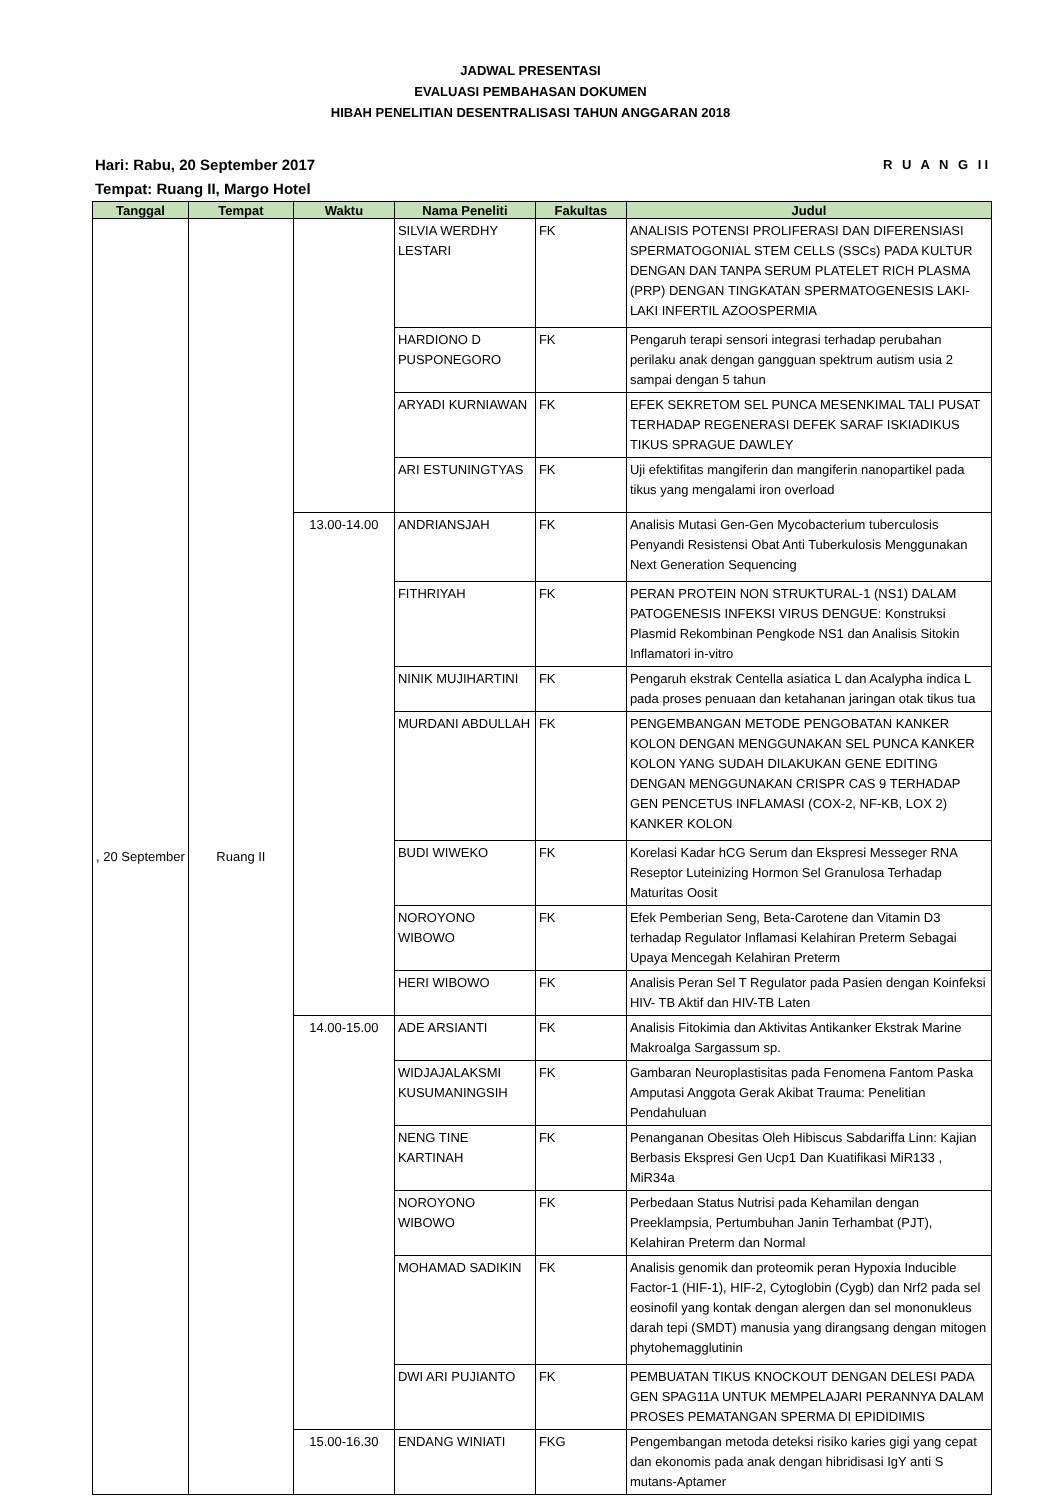JADWAL PRESENTASI
EVALUASI PEMBAHASAN DOKUMEN
HIBAH PENELITIAN DESENTRALISASI TAHUN ANGGARAN 2018
R U A N G II Hari: Rabu, 20 September 2017
Tempat: Ruang II, Margo Hotel
| Tanggal | Tempat | Waktu | Nama Peneliti | Fakultas | Judul |
| --- | --- | --- | --- | --- | --- |
| , 20 September | Ruang II | | SILVIA WERDHY LESTARI | FK | ANALISIS POTENSI PROLIFERASI DAN DIFERENSIASI SPERMATOGONIAL STEM CELLS (SSCs) PADA KULTUR DENGAN DAN TANPA SERUM PLATELET RICH PLASMA (PRP) DENGAN TINGKATAN SPERMATOGENESIS LAKI-LAKI INFERTIL AZOOSPERMIA |
| | | | HARDIONO D PUSPONEGORO | FK | Pengaruh terapi sensori integrasi terhadap perubahan perilaku anak dengan gangguan spektrum autism usia 2 sampai dengan 5 tahun |
| | | | ARYADI KURNIAWAN | FK | EFEK SEKRETOM SEL PUNCA MESENKIMAL TALI PUSAT TERHADAP REGENERASI DEFEK SARAF ISKIADIKUS TIKUS SPRAGUE DAWLEY |
| | | | ARI ESTUNINGTYAS | FK | Uji efektifitas mangiferin dan mangiferin nanopartikel pada tikus yang mengalami iron overload |
| | | 13.00-14.00 | ANDRIANSJAH | FK | Analisis Mutasi Gen-Gen Mycobacterium tuberculosis Penyandi Resistensi Obat Anti Tuberkulosis Menggunakan Next Generation Sequencing |
| | | | FITHRIYAH | FK | PERAN PROTEIN NON STRUKTURAL-1 (NS1) DALAM PATOGENESIS INFEKSI VIRUS DENGUE: Konstruksi Plasmid Rekombinan Pengkode NS1 dan Analisis Sitokin Inflamatori in-vitro |
| | | | NINIK MUJIHARTINI | FK | Pengaruh ekstrak Centella asiatica L dan Acalypha indica L pada proses penuaan dan ketahanan jaringan otak tikus tua |
| | | | MURDANI ABDULLAH | FK | PENGEMBANGAN METODE PENGOBATAN KANKER KOLON DENGAN MENGGUNAKAN SEL PUNCA KANKER KOLON YANG SUDAH DILAKUKAN GENE EDITING DENGAN MENGGUNAKAN CRISPR CAS 9 TERHADAP GEN PENCETUS INFLAMASI (COX-2, NF-KB, LOX 2) KANKER KOLON |
| | | | BUDI WIWEKO | FK | Korelasi Kadar hCG Serum dan Ekspresi Messeger RNA Reseptor Luteinizing Hormon Sel Granulosa Terhadap Maturitas Oosit |
| | | | NOROYONO WIBOWO | FK | Efek Pemberian Seng, Beta-Carotene dan Vitamin D3 terhadap Regulator Inflamasi Kelahiran Preterm Sebagai Upaya Mencegah Kelahiran Preterm |
| | | | HERI WIBOWO | FK | Analisis Peran Sel T Regulator pada Pasien dengan Koinfeksi HIV- TB Aktif dan HIV-TB Laten |
| | | 14.00-15.00 | ADE ARSIANTI | FK | Analisis Fitokimia dan Aktivitas Antikanker Ekstrak Marine Makroalga Sargassum sp. |
| | | | WIDJAJALAKSMI KUSUMANINGSIH | FK | Gambaran Neuroplastisitas pada Fenomena Fantom Paska Amputasi Anggota Gerak Akibat Trauma: Penelitian Pendahuluan |
| | | | NENG TINE KARTINAH | FK | Penanganan Obesitas Oleh Hibiscus Sabdariffa Linn: Kajian Berbasis Ekspresi Gen Ucp1 Dan Kuatifikasi MiR133 , MiR34a |
| | | | NOROYONO WIBOWO | FK | Perbedaan Status Nutrisi pada Kehamilan dengan Preeklampsia, Pertumbuhan Janin Terhambat (PJT), Kelahiran Preterm dan Normal |
| | | | MOHAMAD SADIKIN | FK | Analisis genomik dan proteomik peran Hypoxia Inducible Factor-1 (HIF-1), HIF-2, Cytoglobin (Cygb) dan Nrf2 pada sel eosinofil yang kontak dengan alergen dan sel mononukleus darah tepi (SMDT) manusia yang dirangsang dengan mitogen phytohemagglutinin |
| | | | DWI ARI PUJIANTO | FK | PEMBUATAN TIKUS KNOCKOUT DENGAN DELESI PADA GEN SPAG11A UNTUK MEMPELAJARI PERANNYA DALAM PROSES PEMATANGAN SPERMA DI EPIDIDIMIS |
| | | 15.00-16.30 | ENDANG WINIATI | FKG | Pengembangan metoda deteksi risiko karies gigi yang cepat dan ekonomis pada anak dengan hibridisasi IgY anti S mutans-Aptamer |